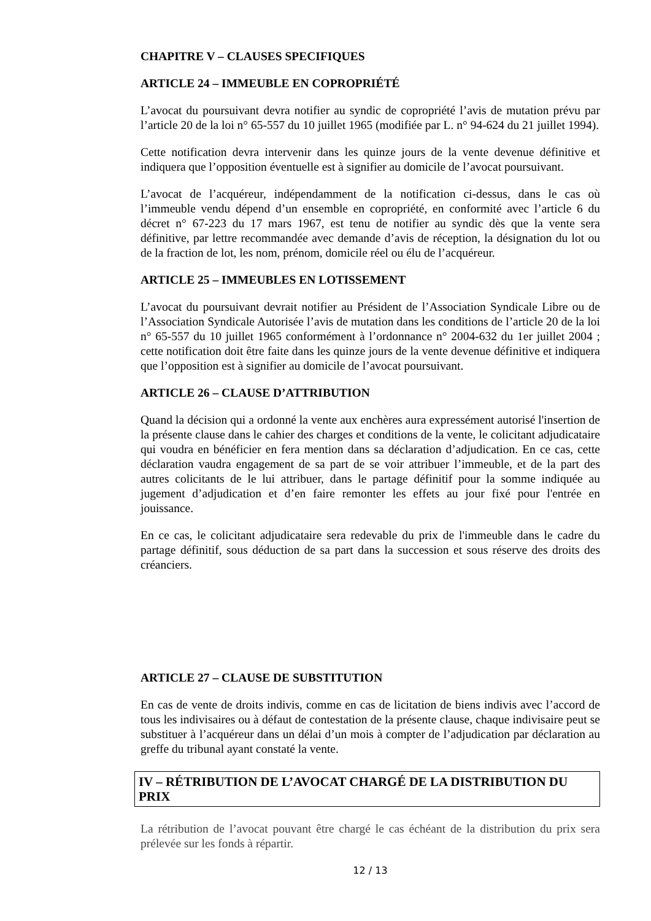CHAPITRE V – CLAUSES SPECIFIQUES
ARTICLE 24 – IMMEUBLE EN COPROPRIÉTÉ
L’avocat du poursuivant devra notifier au syndic de copropriété l’avis de mutation prévu par l’article 20 de la loi n° 65-557 du 10 juillet 1965 (modifiée par L. n° 94-624 du 21 juillet 1994).
Cette notification devra intervenir dans les quinze jours de la vente devenue définitive et indiquera que l’opposition éventuelle est à signifier au domicile de l’avocat poursuivant.
L’avocat de l’acquéreur, indépendamment de la notification ci-dessus, dans le cas où l’immeuble vendu dépend d’un ensemble en copropriété, en conformité avec l’article 6 du décret n° 67-223 du 17 mars 1967, est tenu de notifier au syndic dès que la vente sera définitive, par lettre recommandée avec demande d’avis de réception, la désignation du lot ou de la fraction de lot, les nom, prénom, domicile réel ou élu de l’acquéreur.
ARTICLE 25 – IMMEUBLES EN LOTISSEMENT
L’avocat du poursuivant devrait notifier au Président de l’Association Syndicale Libre ou de l’Association Syndicale Autorisée l’avis de mutation dans les conditions de l’article 20 de la loi n° 65-557 du 10 juillet 1965 conformément à l’ordonnance n° 2004-632 du 1er juillet 2004 ; cette notification doit être faite dans les quinze jours de la vente devenue définitive et indiquera que l’opposition est à signifier au domicile de l’avocat poursuivant.
ARTICLE 26 – CLAUSE D’ATTRIBUTION
Quand la décision qui a ordonné la vente aux enchères aura expressément autorisé l'insertion de la présente clause dans le cahier des charges et conditions de la vente, le colicitant adjudicataire qui voudra en bénéficier en fera mention dans sa déclaration d’adjudication. En ce cas, cette déclaration vaudra engagement de sa part de se voir attribuer l’immeuble, et de la part des autres colicitants de le lui attribuer, dans le partage définitif pour la somme indiquée au jugement d’adjudication et d’en faire remonter les effets au jour fixé pour l'entrée en jouissance.
En ce cas, le colicitant adjudicataire sera redevable du prix de l'immeuble dans le cadre du partage définitif, sous déduction de sa part dans la succession et sous réserve des droits des créanciers.
ARTICLE 27 – CLAUSE DE SUBSTITUTION
En cas de vente de droits indivis, comme en cas de licitation de biens indivis avec l’accord de tous les indivisaires ou à défaut de contestation de la présente clause, chaque indivisaire peut se substituer à l’acquéreur dans un délai d’un mois à compter de l’adjudication par déclaration au greffe du tribunal ayant constaté la vente.
IV – RÉTRIBUTION DE L’AVOCAT CHARGÉ DE LA DISTRIBUTION DU PRIX
La rétribution de l’avocat pouvant être chargé le cas échéant de la distribution du prix sera prélevée sur les fonds à répartir.
12 / 13